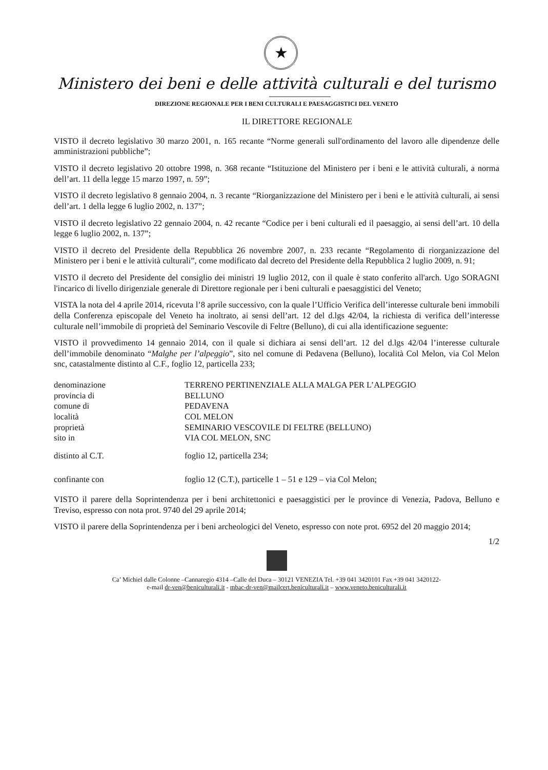★
Ministero dei beni e delle attività culturali e del turismo
DIREZIONE REGIONALE PER I BENI CULTURALI E PAESAGGISTICI DEL VENETO
IL DIRETTORE REGIONALE
VISTO il decreto legislativo 30 marzo 2001, n. 165 recante “Norme generali sull'ordinamento del lavoro alle dipendenze delle amministrazioni pubbliche”;
VISTO il decreto legislativo 20 ottobre 1998, n. 368 recante “Istituzione del Ministero per i beni e le attività culturali, a norma dell’art. 11 della legge 15 marzo 1997, n. 59”;
VISTO il decreto legislativo 8 gennaio 2004, n. 3 recante “Riorganizzazione del Ministero per i beni e le attività culturali, ai sensi dell’art. 1 della legge 6 luglio 2002, n. 137”;
VISTO il decreto legislativo 22 gennaio 2004, n. 42 recante “Codice per i beni culturali ed il paesaggio, ai sensi dell’art. 10 della legge 6 luglio 2002, n. 137”;
VISTO il decreto del Presidente della Repubblica 26 novembre 2007, n. 233 recante “Regolamento di riorganizzazione del Ministero per i beni e le attività culturali”, come modificato dal decreto del Presidente della Repubblica 2 luglio 2009, n. 91;
VISTO il decreto del Presidente del consiglio dei ministri 19 luglio 2012, con il quale è stato conferito all'arch. Ugo SORAGNI l'incarico di livello dirigenziale generale di Direttore regionale per i beni culturali e paesaggistici del Veneto;
VISTA la nota del 4 aprile 2014, ricevuta l’8 aprile successivo, con la quale l’Ufficio Verifica dell’interesse culturale beni immobili della Conferenza episcopale del Veneto ha inoltrato, ai sensi dell’art. 12 del d.lgs 42/04, la richiesta di verifica dell’interesse culturale nell’immobile di proprietà del Seminario Vescovile di Feltre (Belluno), di cui alla identificazione seguente:
VISTO il provvedimento 14 gennaio 2014, con il quale si dichiara ai sensi dell’art. 12 del d.lgs 42/04 l’interesse culturale dell’immobile denominato “Malghe per l’alpeggio”, sito nel comune di Pedavena (Belluno), località Col Melon, via Col Melon snc, catastalmente distinto al C.F., foglio 12, particella 233;
| denominazione | TERRENO PERTINENZIALE ALLA MALGA PER L’ALPEGGIO |
| provincia di | BELLUNO |
| comune di | PEDAVENA |
| località | COL MELON |
| proprietà | SEMINARIO VESCOVILE DI FELTRE (BELLUNO) |
| sito in | VIA COL MELON, SNC |
| distinto al C.T. | foglio 12, particella 234; |
| confinante con | foglio 12 (C.T.), particelle 1 – 51 e 129 – via Col Melon; |
VISTO il parere della Soprintendenza per i beni architettonici e paesaggistici per le province di Venezia, Padova, Belluno e Treviso, espresso con nota prot. 9740 del 29 aprile 2014;
VISTO il parere della Soprintendenza per i beni archeologici del Veneto, espresso con note prot. 6952 del 20 maggio 2014;
1/2
Ca’ Michiel dalle Colonne –Cannaregio 4314 –Calle del Duca – 30121 VENEZIA Tel. +39 041 3420101 Fax +39 041 3420122-
e-mail dr-ven@beniculturali.it - mbac-dr-ven@mailcert.beniculturali.it – www.veneto.beniculturali.it